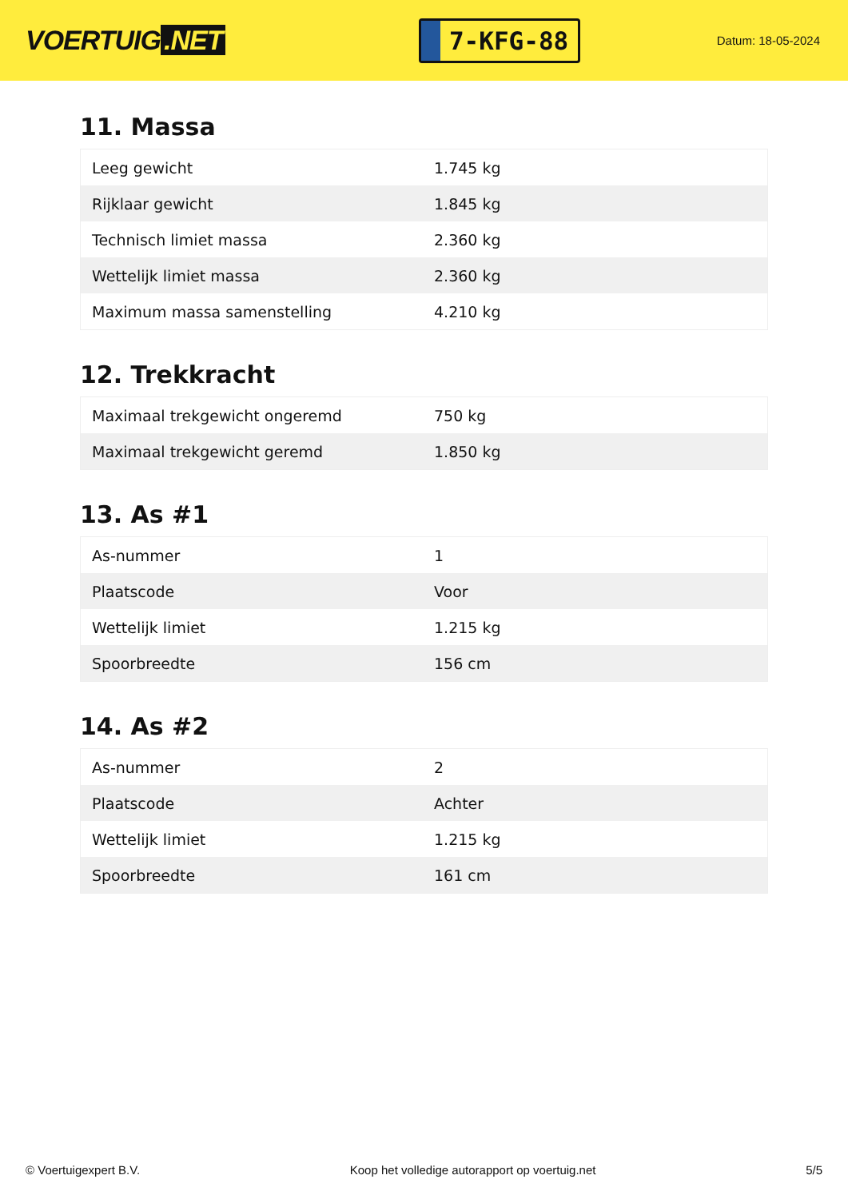VOERTUIG.NET
7-KFG-88
Datum: 18-05-2024
11. Massa
| Leeg gewicht | 1.745 kg |
| Rijklaar gewicht | 1.845 kg |
| Technisch limiet massa | 2.360 kg |
| Wettelijk limiet massa | 2.360 kg |
| Maximum massa samenstelling | 4.210 kg |
12. Trekkracht
| Maximaal trekgewicht ongeremd | 750 kg |
| Maximaal trekgewicht geremd | 1.850 kg |
13. As #1
| As-nummer | 1 |
| Plaatscode | Voor |
| Wettelijk limiet | 1.215 kg |
| Spoorbreedte | 156 cm |
14. As #2
| As-nummer | 2 |
| Plaatscode | Achter |
| Wettelijk limiet | 1.215 kg |
| Spoorbreedte | 161 cm |
© Voertuigexpert B.V. Koop het volledige autorapport op voertuig.net 5/5